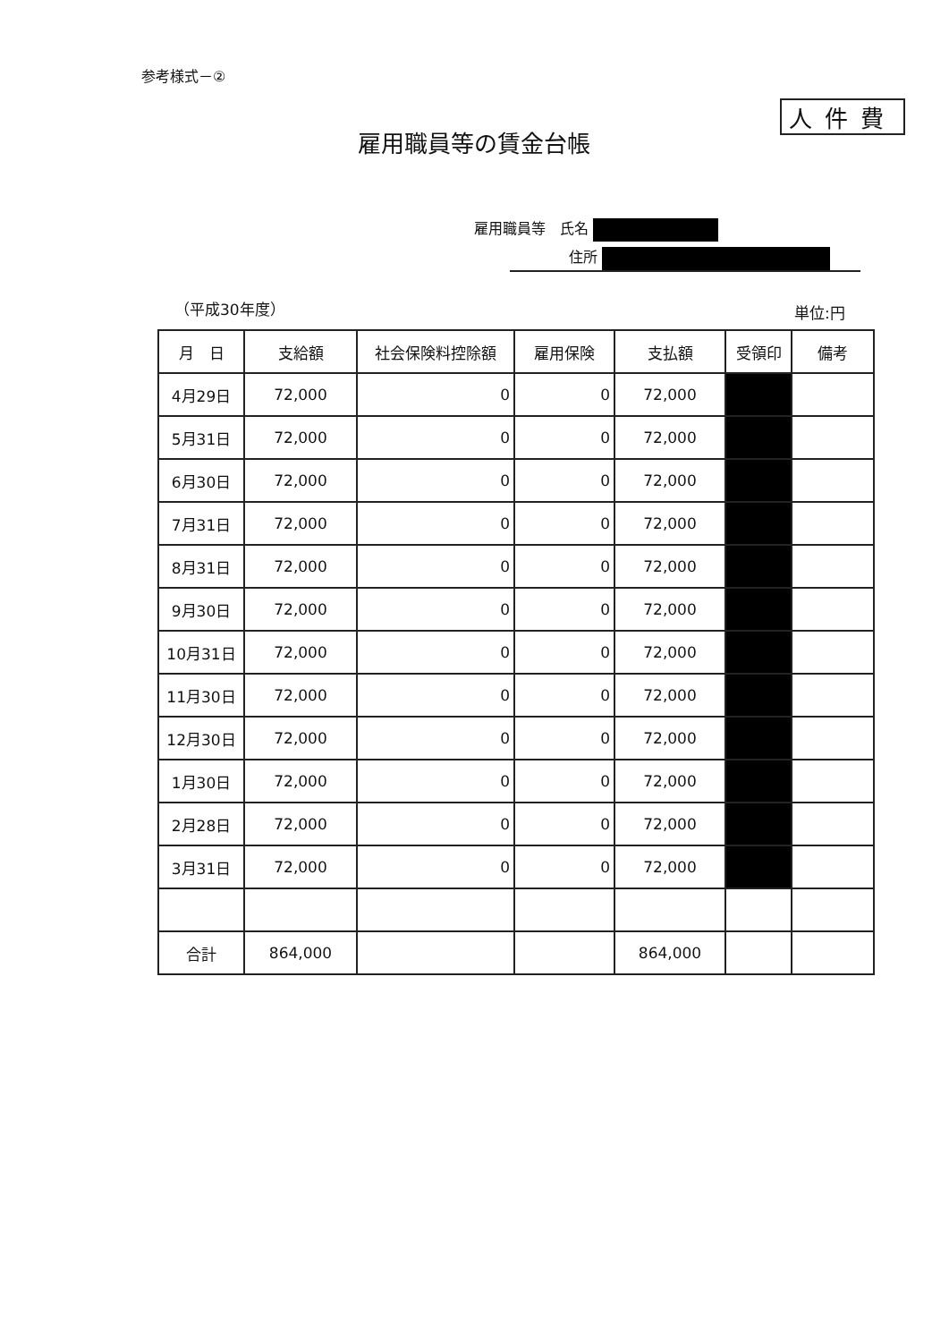参考様式－②
人件費
雇用職員等の賃金台帳
雇用職員等　氏名
住所
（平成30年度） 単位:円
| 月 日 | 支給額 | 社会保険料控除額 | 雇用保険 | 支払額 | 受領印 | 備考 |
| --- | --- | --- | --- | --- | --- | --- |
| 4月29日 | 72,000 | 0 | 0 | 72,000 | | |
| 5月31日 | 72,000 | 0 | 0 | 72,000 | | |
| 6月30日 | 72,000 | 0 | 0 | 72,000 | | |
| 7月31日 | 72,000 | 0 | 0 | 72,000 | | |
| 8月31日 | 72,000 | 0 | 0 | 72,000 | | |
| 9月30日 | 72,000 | 0 | 0 | 72,000 | | |
| 10月31日 | 72,000 | 0 | 0 | 72,000 | | |
| 11月30日 | 72,000 | 0 | 0 | 72,000 | | |
| 12月30日 | 72,000 | 0 | 0 | 72,000 | | |
| 1月30日 | 72,000 | 0 | 0 | 72,000 | | |
| 2月28日 | 72,000 | 0 | 0 | 72,000 | | |
| 3月31日 | 72,000 | 0 | 0 | 72,000 | | |
| 合計 | 864,000 | | | 864,000 | | |